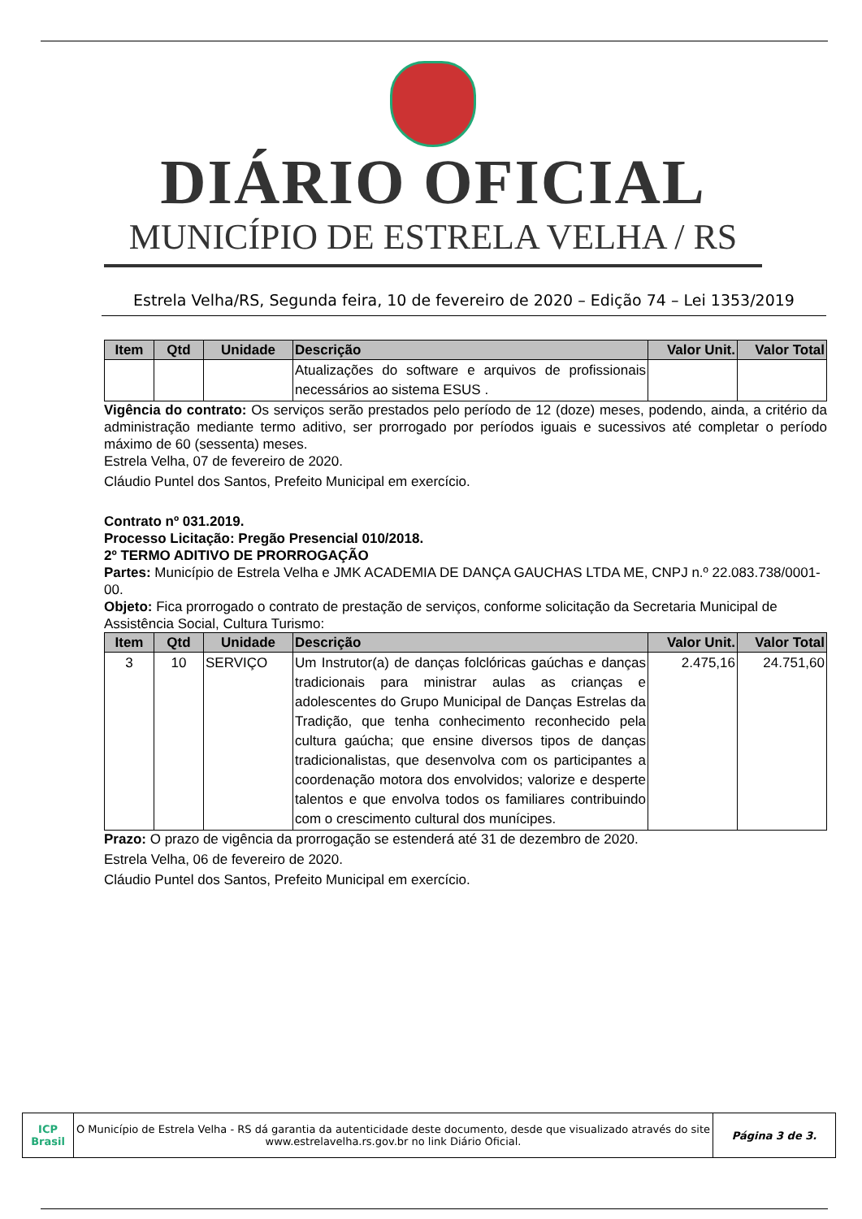DIÁRIO OFICIAL
MUNICÍPIO DE ESTRELA VELHA / RS
Estrela Velha/RS, Segunda feira, 10 de fevereiro de 2020 – Edição 74 – Lei 1353/2019
| Item | Qtd | Unidade | Descrição | Valor Unit. | Valor Total |
| --- | --- | --- | --- | --- | --- |
| | | | Atualizações do software e arquivos de profissionais necessários ao sistema ESUS . | | |
Vigência do contrato: Os serviços serão prestados pelo período de 12 (doze) meses, podendo, ainda, a critério da administração mediante termo aditivo, ser prorrogado por períodos iguais e sucessivos até completar o período máximo de 60 (sessenta) meses.
Estrela Velha, 07 de fevereiro de 2020.
Cláudio Puntel dos Santos, Prefeito Municipal em exercício.
Contrato nº 031.2019.
Processo Licitação: Pregão Presencial 010/2018.
2º TERMO ADITIVO DE PRORROGAÇÃO
Partes: Município de Estrela Velha e JMK ACADEMIA DE DANÇA GAUCHAS LTDA ME, CNPJ n.º 22.083.738/0001-00.
Objeto: Fica prorrogado o contrato de prestação de serviços, conforme solicitação da Secretaria Municipal de Assistência Social, Cultura Turismo:
| Item | Qtd | Unidade | Descrição | Valor Unit. | Valor Total |
| --- | --- | --- | --- | --- | --- |
| 3 | 10 | SERVIÇO | Um Instrutor(a) de danças folclóricas gaúchas e danças tradicionais para ministrar aulas as crianças e adolescentes do Grupo Municipal de Danças Estrelas da Tradição, que tenha conhecimento reconhecido pela cultura gaúcha; que ensine diversos tipos de danças tradicionalistas, que desenvolva com os participantes a coordenação motora dos envolvidos; valorize e desperte talentos e que envolva todos os familiares contribuindo com o crescimento cultural dos munícipes. | 2.475,16 | 24.751,60 |
Prazo: O prazo de vigência da prorrogação se estenderá até 31 de dezembro de 2020.
Estrela Velha, 06 de fevereiro de 2020.
Cláudio Puntel dos Santos, Prefeito Municipal em exercício.
ICP
Brasil
O Município de Estrela Velha - RS dá garantia da autenticidade deste documento, desde que visualizado através do site www.estrelavelha.rs.gov.br no link Diário Oficial.
Página 3 de 3.